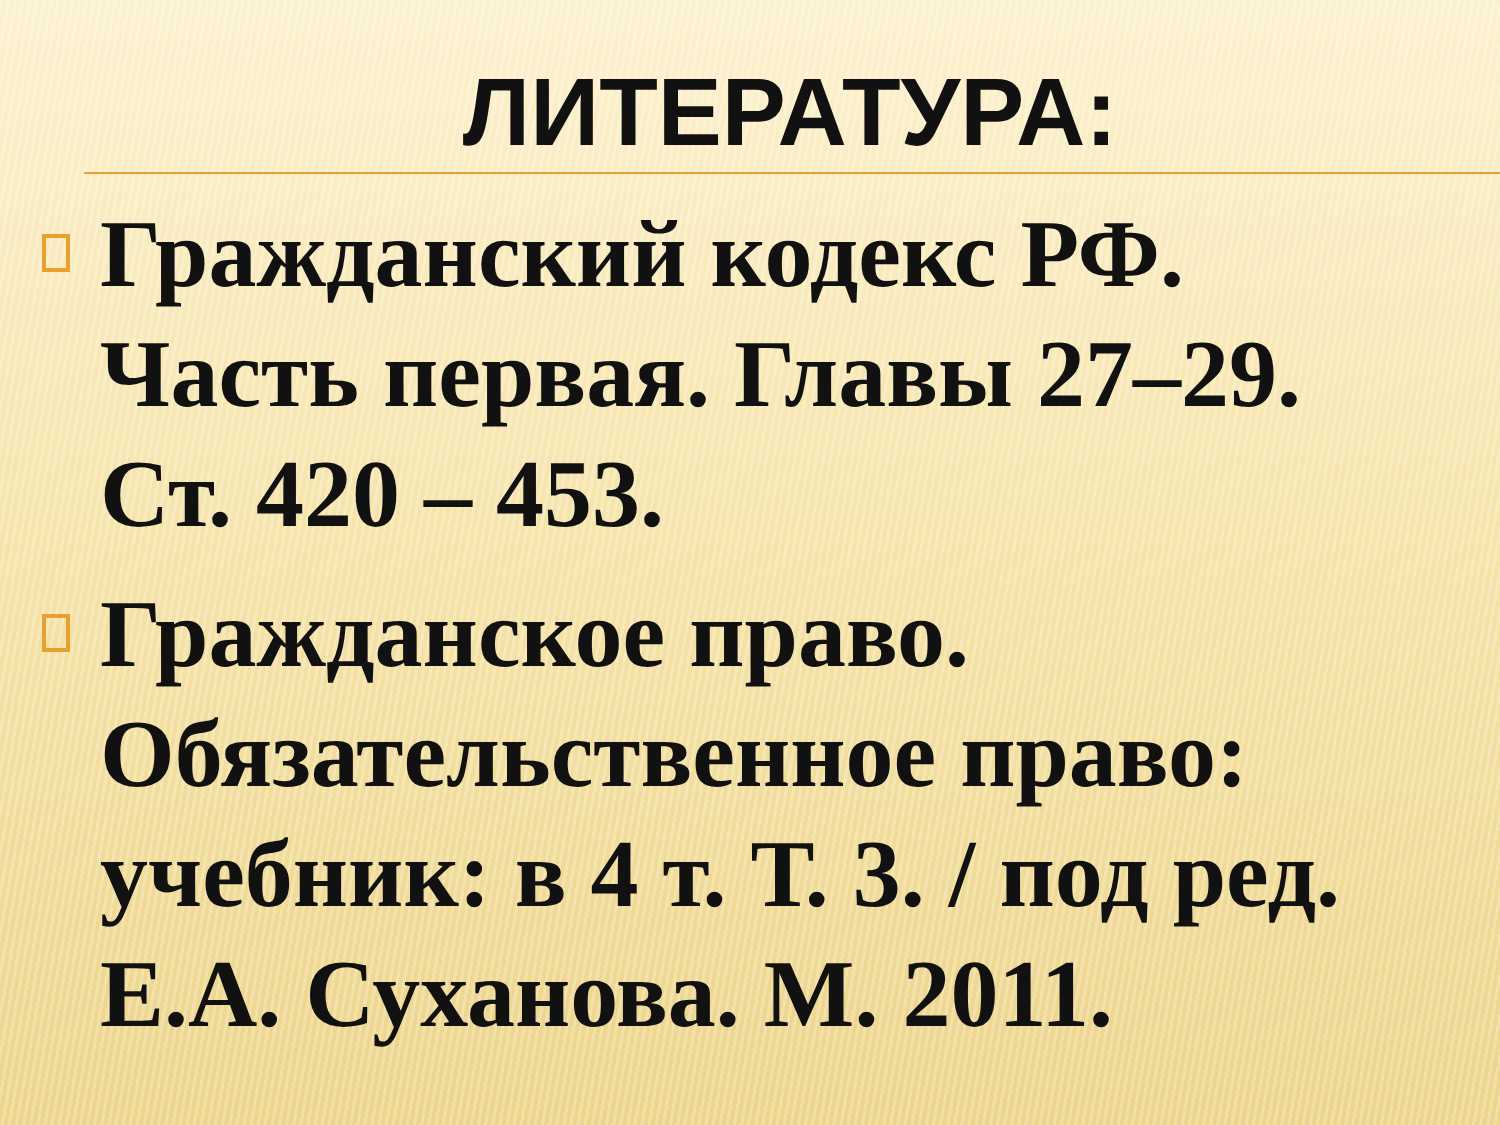ЛИТЕРАТУРА:
Гражданский кодекс РФ. Часть первая. Главы 27–29. Ст. 420 – 453.
Гражданское право. Обязательственное право: учебник: в 4 т. Т. 3. / под ред. Е.А. Суханова. М. 2011.